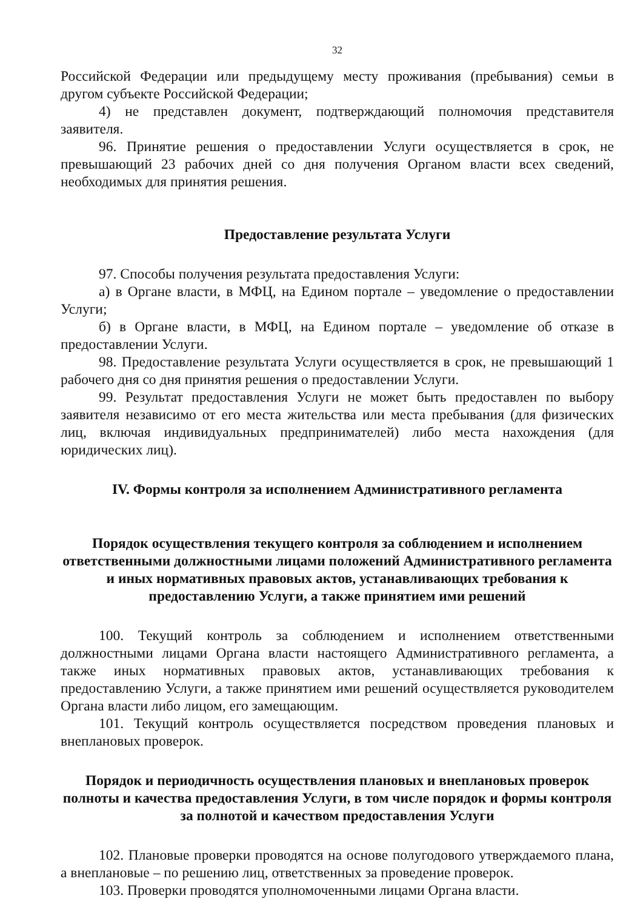32
Российской Федерации или предыдущему месту проживания (пребывания) семьи в другом субъекте Российской Федерации;
4) не представлен документ, подтверждающий полномочия представителя заявителя.
96. Принятие решения о предоставлении Услуги осуществляется в срок, не превышающий 23 рабочих дней со дня получения Органом власти всех сведений, необходимых для принятия решения.
Предоставление результата Услуги
97. Способы получения результата предоставления Услуги:
а) в Органе власти, в МФЦ, на Едином портале – уведомление о предоставлении Услуги;
б) в Органе власти, в МФЦ, на Едином портале – уведомление об отказе в предоставлении Услуги.
98. Предоставление результата Услуги осуществляется в срок, не превышающий 1 рабочего дня со дня принятия решения о предоставлении Услуги.
99. Результат предоставления Услуги не может быть предоставлен по выбору заявителя независимо от его места жительства или места пребывания (для физических лиц, включая индивидуальных предпринимателей) либо места нахождения (для юридических лиц).
IV. Формы контроля за исполнением Административного регламента
Порядок осуществления текущего контроля за соблюдением и исполнением ответственными должностными лицами положений Административного регламента и иных нормативных правовых актов, устанавливающих требования к предоставлению Услуги, а также принятием ими решений
100. Текущий контроль за соблюдением и исполнением ответственными должностными лицами Органа власти настоящего Административного регламента, а также иных нормативных правовых актов, устанавливающих требования к предоставлению Услуги, а также принятием ими решений осуществляется руководителем Органа власти либо лицом, его замещающим.
101. Текущий контроль осуществляется посредством проведения плановых и внеплановых проверок.
Порядок и периодичность осуществления плановых и внеплановых проверок полноты и качества предоставления Услуги, в том числе порядок и формы контроля за полнотой и качеством предоставления Услуги
102. Плановые проверки проводятся на основе полугодового утверждаемого плана, а внеплановые – по решению лиц, ответственных за проведение проверок.
103. Проверки проводятся уполномоченными лицами Органа власти.